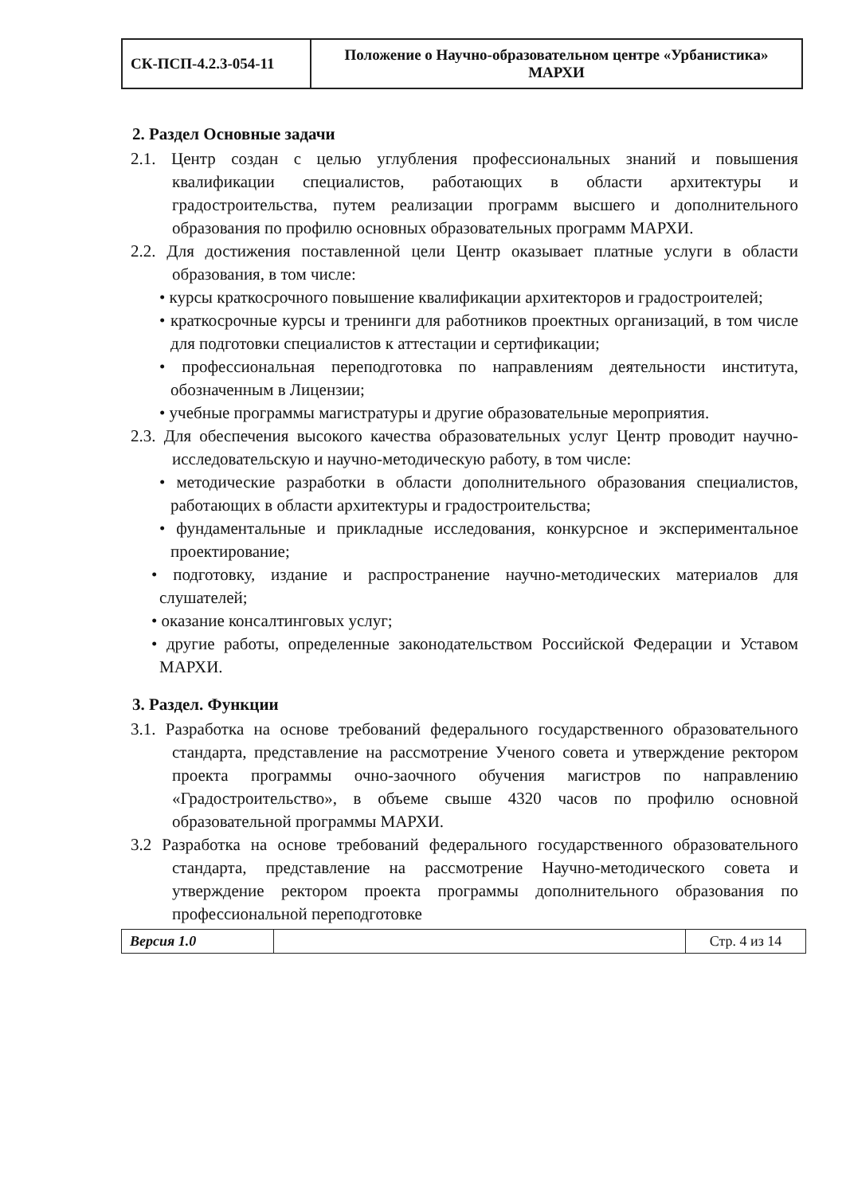| СК-ПСП-4.2.3-054-11 | Положение о Научно-образовательном центре «Урбанистика» МАРХИ |
2. Раздел Основные задачи
2.1. Центр создан с целью углубления профессиональных знаний и повышения квалификации специалистов, работающих в области архитектуры и градостроительства, путем реализации программ высшего и дополнительного образования по профилю основных образовательных программ МАРХИ.
2.2. Для достижения поставленной цели Центр оказывает платные услуги в области образования, в том числе:
• курсы краткосрочного повышение квалификации архитекторов и градостроителей;
• краткосрочные курсы и тренинги для работников проектных организаций, в том числе для подготовки специалистов к аттестации и сертификации;
• профессиональная переподготовка по направлениям деятельности института, обозначенным в Лицензии;
• учебные программы магистратуры и другие образовательные мероприятия.
2.3. Для обеспечения высокого качества образовательных услуг Центр проводит научно-исследовательскую и научно-методическую работу, в том числе:
• методические разработки в области дополнительного образования специалистов, работающих в области архитектуры и градостроительства;
• фундаментальные и прикладные исследования, конкурсное и экспериментальное проектирование;
• подготовку, издание и распространение научно-методических материалов для слушателей;
• оказание консалтинговых услуг;
• другие работы, определенные законодательством Российской Федерации и Уставом МАРХИ.
3. Раздел. Функции
3.1. Разработка на основе требований федерального государственного образовательного стандарта, представление на рассмотрение Ученого совета и утверждение ректором проекта программы очно-заочного обучения магистров по направлению «Градостроительство», в объеме свыше 4320 часов по профилю основной образовательной программы МАРХИ.
3.2 Разработка на основе требований федерального государственного образовательного стандарта, представление на рассмотрение Научно-методического совета и утверждение ректором проекта программы дополнительного образования по профессиональной переподготовке
| Версия 1.0 | | Стр. 4 из 14 |